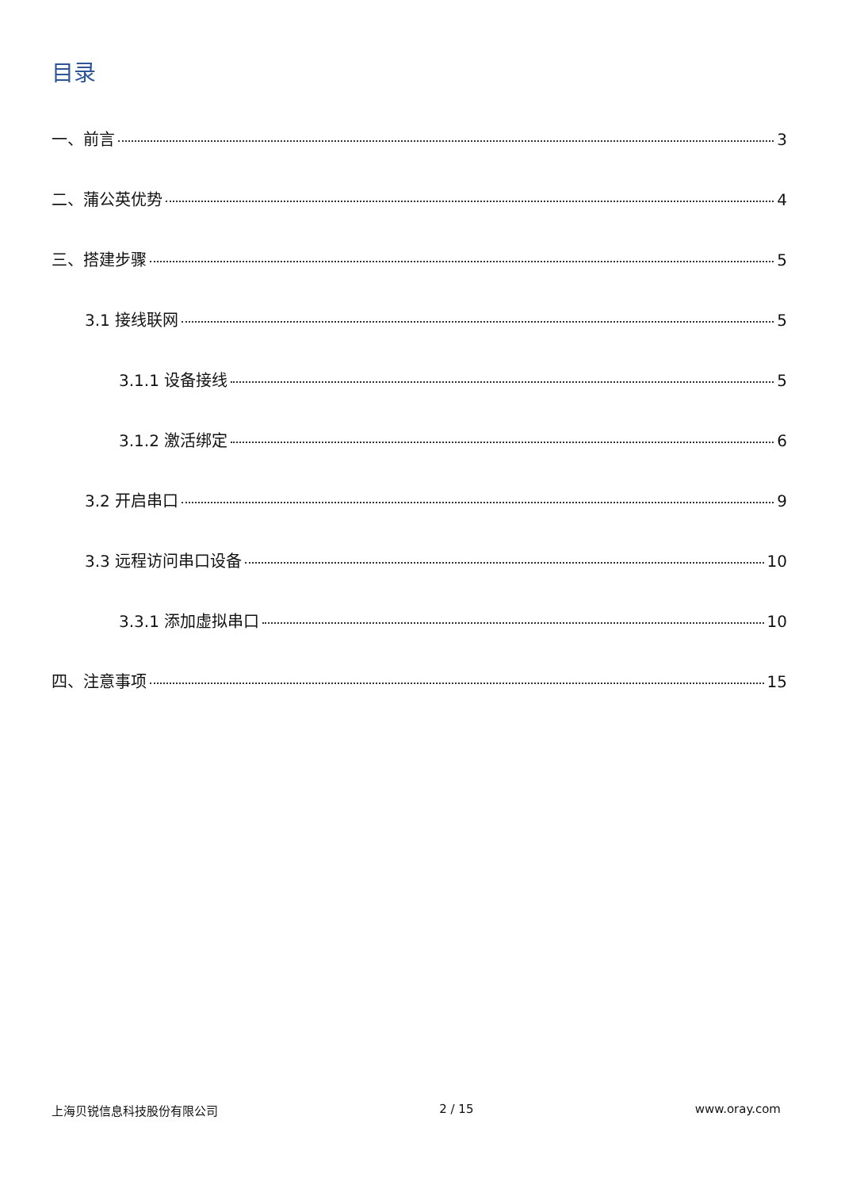目录
一、前言 3
二、蒲公英优势 4
三、搭建步骤 5
3.1 接线联网 5
3.1.1 设备接线 5
3.1.2 激活绑定 6
3.2 开启串口 9
3.3 远程访问串口设备 10
3.3.1 添加虚拟串口 10
四、注意事项 15
上海贝锐信息科技股份有限公司 2 / 15 www.oray.com